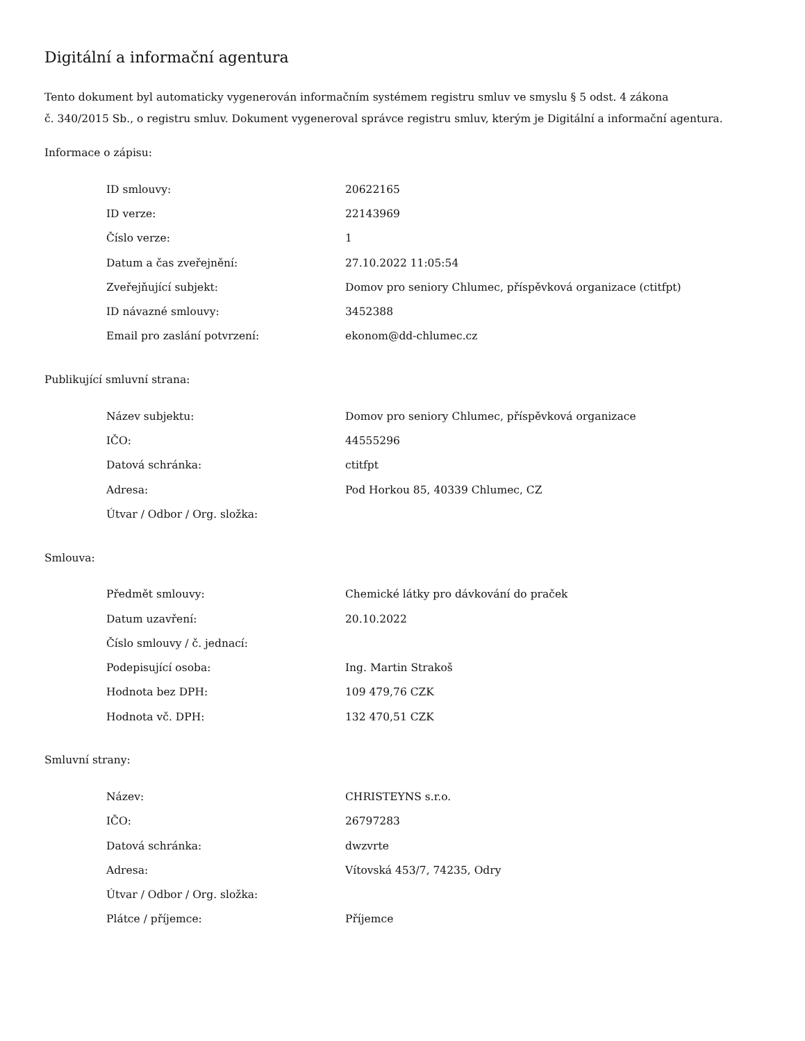Digitální a informační agentura
Tento dokument byl automaticky vygenerován informačním systémem registru smluv ve smyslu § 5 odst. 4 zákona
č. 340/2015 Sb., o registru smluv. Dokument vygeneroval správce registru smluv, kterým je Digitální a informační agentura.
Informace o zápisu:
| ID smlouvy: | 20622165 |
| ID verze: | 22143969 |
| Číslo verze: | 1 |
| Datum a čas zveřejnění: | 27.10.2022 11:05:54 |
| Zveřejňující subjekt: | Domov pro seniory Chlumec, příspěvková organizace (ctitfpt) |
| ID návazné smlouvy: | 3452388 |
| Email pro zaslání potvrzení: | ekonom@dd-chlumec.cz |
Publikující smluvní strana:
| Název subjektu: | Domov pro seniory Chlumec, příspěvková organizace |
| IČO: | 44555296 |
| Datová schránka: | ctitfpt |
| Adresa: | Pod Horkou 85, 40339 Chlumec, CZ |
| Útvar / Odbor / Org. složka: | |
Smlouva:
| Předmět smlouvy: | Chemické látky pro dávkování do praček |
| Datum uzavření: | 20.10.2022 |
| Číslo smlouvy / č. jednací: | |
| Podepisující osoba: | Ing. Martin Strakoš |
| Hodnota bez DPH: | 109 479,76 CZK |
| Hodnota vč. DPH: | 132 470,51 CZK |
Smluvní strany:
| Název: | CHRISTEYNS s.r.o. |
| IČO: | 26797283 |
| Datová schránka: | dwzvrte |
| Adresa: | Vítovská 453/7, 74235, Odry |
| Útvar / Odbor / Org. složka: | |
| Plátce / příjemce: | Příjemce |